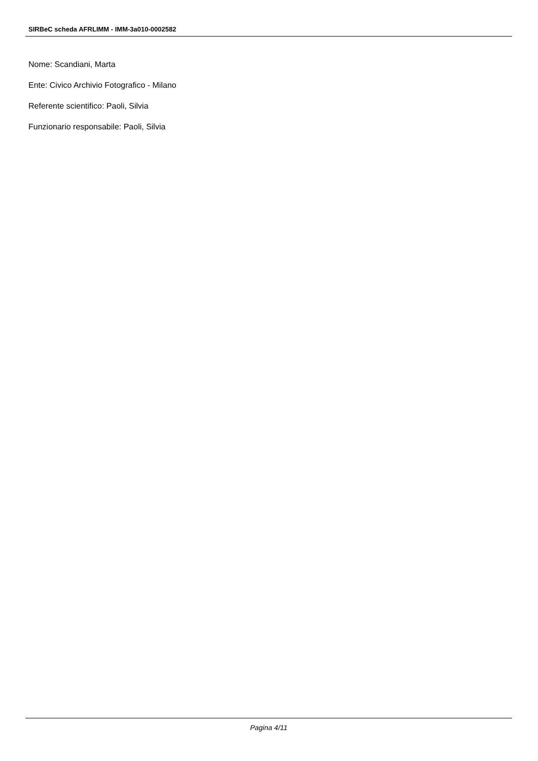SIRBeC scheda AFRLIMM - IMM-3a010-0002582
Nome: Scandiani, Marta
Ente: Civico Archivio Fotografico - Milano
Referente scientifico: Paoli, Silvia
Funzionario responsabile: Paoli, Silvia
Pagina 4/11